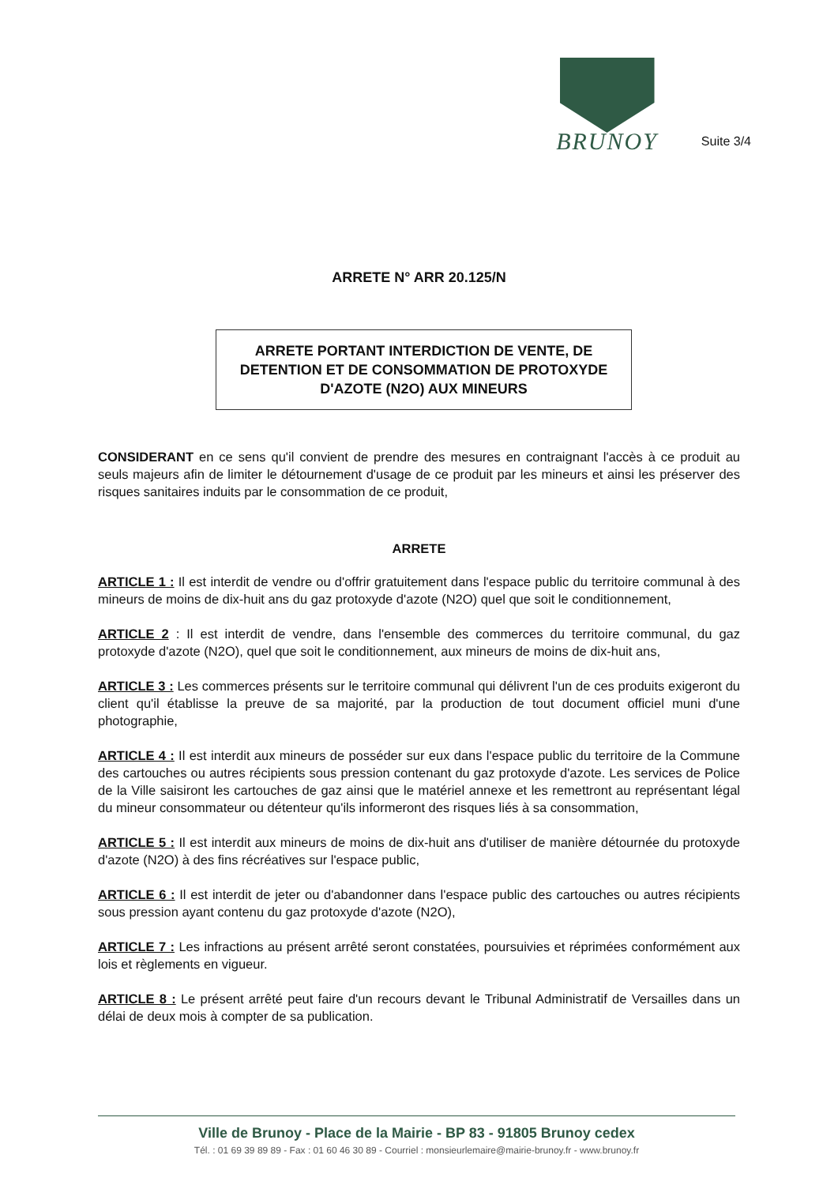BRUNOY
Suite 3/4
ARRETE N° ARR 20.125/N
ARRETE PORTANT INTERDICTION DE VENTE, DE DETENTION ET DE CONSOMMATION DE PROTOXYDE D'AZOTE (N2O) AUX MINEURS
CONSIDERANT en ce sens qu'il convient de prendre des mesures en contraignant l'accès à ce produit au seuls majeurs afin de limiter le détournement d'usage de ce produit par les mineurs et ainsi les préserver des risques sanitaires induits par le consommation de ce produit,
ARRETE
ARTICLE 1 : Il est interdit de vendre ou d'offrir gratuitement dans l'espace public du territoire communal à des mineurs de moins de dix-huit ans du gaz protoxyde d'azote (N2O) quel que soit le conditionnement,
ARTICLE 2 : Il est interdit de vendre, dans l'ensemble des commerces du territoire communal, du gaz protoxyde d'azote (N2O), quel que soit le conditionnement, aux mineurs de moins de dix-huit ans,
ARTICLE 3 : Les commerces présents sur le territoire communal qui délivrent l'un de ces produits exigeront du client qu'il établisse la preuve de sa majorité, par la production de tout document officiel muni d'une photographie,
ARTICLE 4 : Il est interdit aux mineurs de posséder sur eux dans l'espace public du territoire de la Commune des cartouches ou autres récipients sous pression contenant du gaz protoxyde d'azote. Les services de Police de la Ville saisiront les cartouches de gaz ainsi que le matériel annexe et les remettront au représentant légal du mineur consommateur ou détenteur qu'ils informeront des risques liés à sa consommation,
ARTICLE 5 : Il est interdit aux mineurs de moins de dix-huit ans d'utiliser de manière détournée du protoxyde d'azote (N2O) à des fins récréatives sur l'espace public,
ARTICLE 6 : Il est interdit de jeter ou d'abandonner dans l'espace public des cartouches ou autres récipients sous pression ayant contenu du gaz protoxyde d'azote (N2O),
ARTICLE 7 : Les infractions au présent arrêté seront constatées, poursuivies et réprimées conformément aux lois et règlements en vigueur.
ARTICLE 8 : Le présent arrêté peut faire d'un recours devant le Tribunal Administratif de Versailles dans un délai de deux mois à compter de sa publication.
Ville de Brunoy - Place de la Mairie - BP 83 - 91805 Brunoy cedex
Tél. : 01 69 39 89 89 - Fax : 01 60 46 30 89 - Courriel : monsieurlemaire@mairie-brunoy.fr - www.brunoy.fr